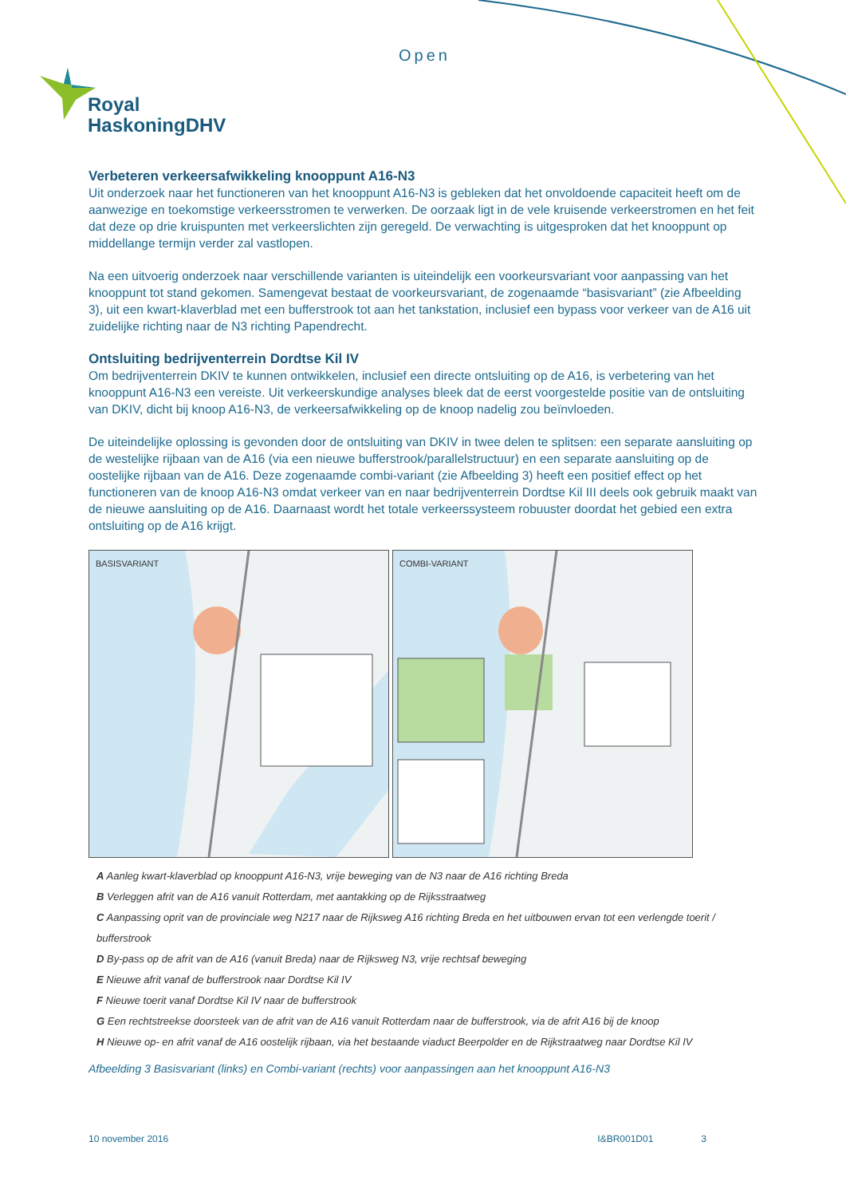Open
Royal
HaskoningDHV
Verbeteren verkeersafwikkeling knooppunt A16-N3
Uit onderzoek naar het functioneren van het knooppunt A16-N3 is gebleken dat het onvoldoende capaciteit heeft om de aanwezige en toekomstige verkeersstromen te verwerken. De oorzaak ligt in de vele kruisende verkeerstromen en het feit dat deze op drie kruispunten met verkeerslichten zijn geregeld. De verwachting is uitgesproken dat het knooppunt op middellange termijn verder zal vastlopen.
Na een uitvoerig onderzoek naar verschillende varianten is uiteindelijk een voorkeursvariant voor aanpassing van het knooppunt tot stand gekomen. Samengevat bestaat de voorkeursvariant, de zogenaamde “basisvariant” (zie Afbeelding 3), uit een kwart-klaverblad met een bufferstrook tot aan het tankstation, inclusief een bypass voor verkeer van de A16 uit zuidelijke richting naar de N3 richting Papendrecht.
Ontsluiting bedrijventerrein Dordtse Kil IV
Om bedrijventerrein DKIV te kunnen ontwikkelen, inclusief een directe ontsluiting op de A16, is verbetering van het knooppunt A16-N3 een vereiste. Uit verkeerskundige analyses bleek dat de eerst voorgestelde positie van de ontsluiting van DKIV, dicht bij knoop A16-N3, de verkeersafwikkeling op de knoop nadelig zou beïnvloeden.
De uiteindelijke oplossing is gevonden door de ontsluiting van DKIV in twee delen te splitsen: een separate aansluiting op de westelijke rijbaan van de A16 (via een nieuwe bufferstrook/parallelstructuur) en een separate aansluiting op de oostelijke rijbaan van de A16. Deze zogenaamde combi-variant (zie Afbeelding 3) heeft een positief effect op het functioneren van de knoop A16-N3 omdat verkeer van en naar bedrijventerrein Dordtse Kil III deels ook gebruik maakt van de nieuwe aansluiting op de A16. Daarnaast wordt het totale verkeerssysteem robuuster doordat het gebied een extra ontsluiting op de A16 krijgt.
BASISVARIANT
COMBI-VARIANT
A Aanleg kwart-klaverblad op knooppunt A16-N3, vrije beweging van de N3 naar de A16 richting Breda
B Verleggen afrit van de A16 vanuit Rotterdam, met aantakking op de Rijksstraatweg
C Aanpassing oprit van de provinciale weg N217 naar de Rijksweg A16 richting Breda en het uitbouwen ervan tot een verlengde toerit / bufferstrook
D By-pass op de afrit van de A16 (vanuit Breda) naar de Rijksweg N3, vrije rechtsaf beweging
E Nieuwe afrit vanaf de bufferstrook naar Dordtse Kil IV
F Nieuwe toerit vanaf Dordtse Kil IV naar de bufferstrook
G Een rechtstreekse doorsteek van de afrit van de A16 vanuit Rotterdam naar de bufferstrook, via de afrit A16 bij de knoop
H Nieuwe op- en afrit vanaf de A16 oostelijk rijbaan, via het bestaande viaduct Beerpolder en de Rijkstraatweg naar Dordtse Kil IV
Afbeelding 3 Basisvariant (links) en Combi-variant (rechts) voor aanpassingen aan het knooppunt A16-N3
10 november 2016 I&BR001D01 3